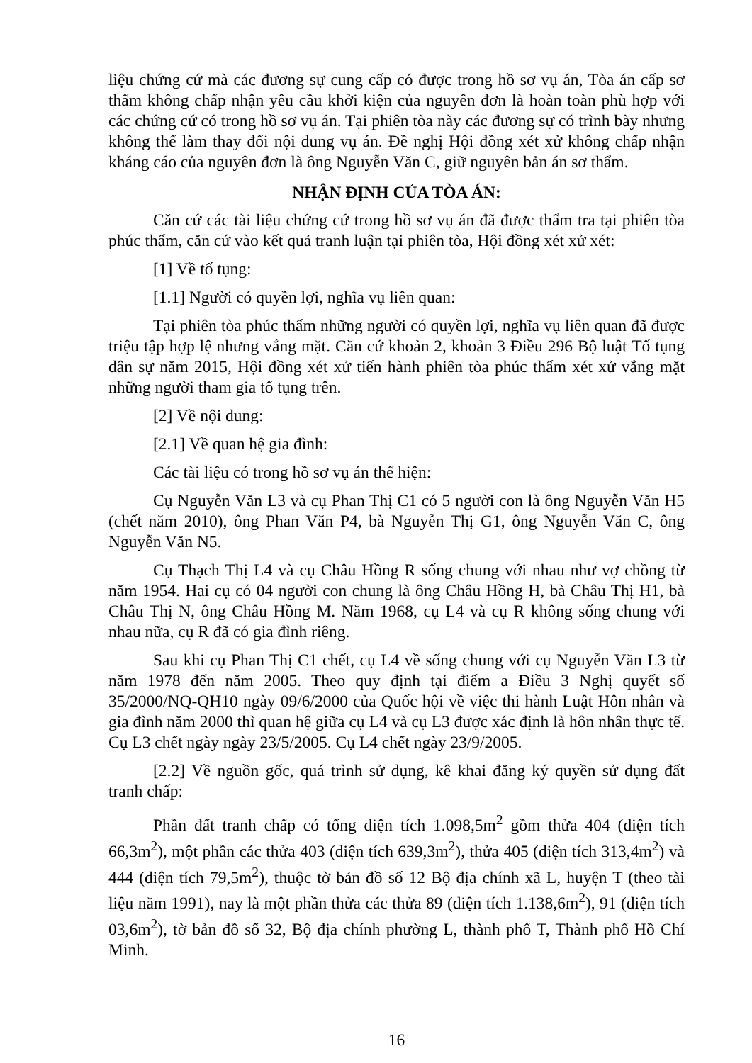liệu chứng cứ mà các đương sự cung cấp có được trong hồ sơ vụ án, Tòa án cấp sơ thẩm không chấp nhận yêu cầu khởi kiện của nguyên đơn là hoàn toàn phù hợp với các chứng cứ có trong hồ sơ vụ án. Tại phiên tòa này các đương sự có trình bày nhưng không thể làm thay đổi nội dung vụ án. Đề nghị Hội đồng xét xử không chấp nhận kháng cáo của nguyên đơn là ông Nguyễn Văn C, giữ nguyên bản án sơ thẩm.
NHẬN ĐỊNH CỦA TÒA ÁN:
Căn cứ các tài liệu chứng cứ trong hồ sơ vụ án đã được thẩm tra tại phiên tòa phúc thẩm, căn cứ vào kết quả tranh luận tại phiên tòa, Hội đồng xét xử xét:
[1] Về tố tụng:
[1.1] Người có quyền lợi, nghĩa vụ liên quan:
Tại phiên tòa phúc thẩm những người có quyền lợi, nghĩa vụ liên quan đã được triệu tập hợp lệ nhưng vắng mặt. Căn cứ khoản 2, khoản 3 Điều 296 Bộ luật Tố tụng dân sự năm 2015, Hội đồng xét xử tiến hành phiên tòa phúc thẩm xét xử vắng mặt những người tham gia tố tụng trên.
[2] Về nội dung:
[2.1] Về quan hệ gia đình:
Các tài liệu có trong hồ sơ vụ án thể hiện:
Cụ Nguyễn Văn L3 và cụ Phan Thị C1 có 5 người con là ông Nguyễn Văn H5 (chết năm 2010), ông Phan Văn P4, bà Nguyễn Thị G1, ông Nguyễn Văn C, ông Nguyễn Văn N5.
Cụ Thạch Thị L4 và cụ Châu Hồng R sống chung với nhau như vợ chồng từ năm 1954. Hai cụ có 04 người con chung là ông Châu Hồng H, bà Châu Thị H1, bà Châu Thị N, ông Châu Hồng M. Năm 1968, cụ L4 và cụ R không sống chung với nhau nữa, cụ R đã có gia đình riêng.
Sau khi cụ Phan Thị C1 chết, cụ L4 về sống chung với cụ Nguyễn Văn L3 từ năm 1978 đến năm 2005. Theo quy định tại điểm a Điều 3 Nghị quyết số 35/2000/NQ-QH10 ngày 09/6/2000 của Quốc hội về việc thi hành Luật Hôn nhân và gia đình năm 2000 thì quan hệ giữa cụ L4 và cụ L3 được xác định là hôn nhân thực tế. Cụ L3 chết ngày ngày 23/5/2005. Cụ L4 chết ngày 23/9/2005.
[2.2] Về nguồn gốc, quá trình sử dụng, kê khai đăng ký quyền sử dụng đất tranh chấp:
Phần đất tranh chấp có tổng diện tích 1.098,5m<sup>2</sup> gồm thửa 404 (diện tích 66,3m<sup>2</sup>), một phần các thửa 403 (diện tích 639,3m<sup>2</sup>), thửa 405 (diện tích 313,4m<sup>2</sup>) và 444 (diện tích 79,5m<sup>2</sup>), thuộc tờ bản đồ số 12 Bộ địa chính xã L, huyện T (theo tài liệu năm 1991), nay là một phần thửa các thửa 89 (diện tích 1.138,6m<sup>2</sup>), 91 (diện tích 03,6m<sup>2</sup>), tờ bản đồ số 32, Bộ địa chính phường L, thành phố T, Thành phố Hồ Chí Minh.
16